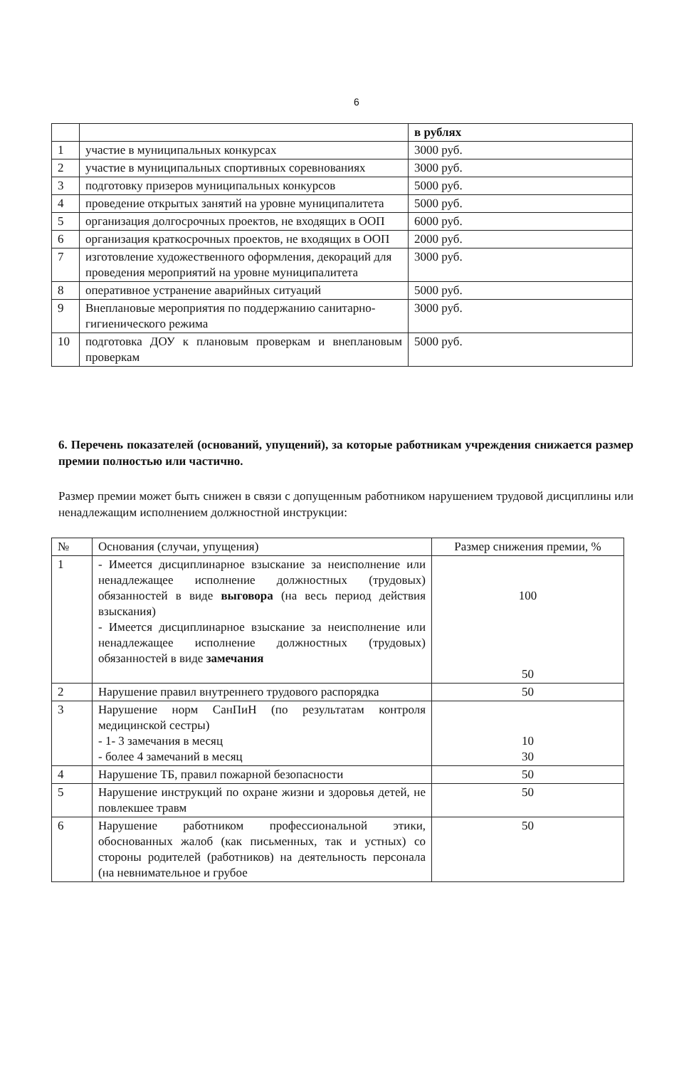6
| | | в рублях |
| 1 | участие в муниципальных конкурсах | 3000 руб. |
| 2 | участие в муниципальных спортивных соревнованиях | 3000 руб. |
| 3 | подготовку призеров муниципальных конкурсов | 5000 руб. |
| 4 | проведение открытых занятий на уровне муниципалитета | 5000 руб. |
| 5 | организация долгосрочных проектов, не входящих в ООП | 6000 руб. |
| 6 | организация краткосрочных проектов, не входящих в ООП | 2000 руб. |
| 7 | изготовление художественного оформления, декораций для проведения мероприятий на уровне муниципалитета | 3000 руб. |
| 8 | оперативное устранение аварийных ситуаций | 5000 руб. |
| 9 | Внеплановые мероприятия по поддержанию санитарно-гигиенического режима | 3000 руб. |
| 10 | подготовка ДОУ к плановым проверкам и внеплановым проверкам | 5000 руб. |
6. Перечень показателей (оснований, упущений), за которые работникам учреждения снижается размер премии полностью или частично.
Размер премии может быть снижен в связи с допущенным работником нарушением трудовой дисциплины или ненадлежащим исполнением должностной инструкции:
| № | Основания (случаи, упущения) | Размер снижения премии, % |
| 1 | - Имеется дисциплинарное взыскание за неисполнение или ненадлежащее исполнение должностных (трудовых) обязанностей в виде выговора (на весь период действия взыскания) - Имеется дисциплинарное взыскание за неисполнение или ненадлежащее исполнение должностных (трудовых) обязанностей в виде замечания | 100 50 |
| 2 | Нарушение правил внутреннего трудового распорядка | 50 |
| 3 | Нарушение норм СанПиН (по результатам контроля медицинской сестры) - 1- 3 замечания в месяц - более 4 замечаний в месяц | 10 30 |
| 4 | Нарушение ТБ, правил пожарной безопасности | 50 |
| 5 | Нарушение инструкций по охране жизни и здоровья детей, не повлекшее травм | 50 |
| 6 | Нарушение работником профессиональной этики, обоснованных жалоб (как письменных, так и устных) со стороны родителей (работников) на деятельность персонала (на невнимательное и грубое | 50 |